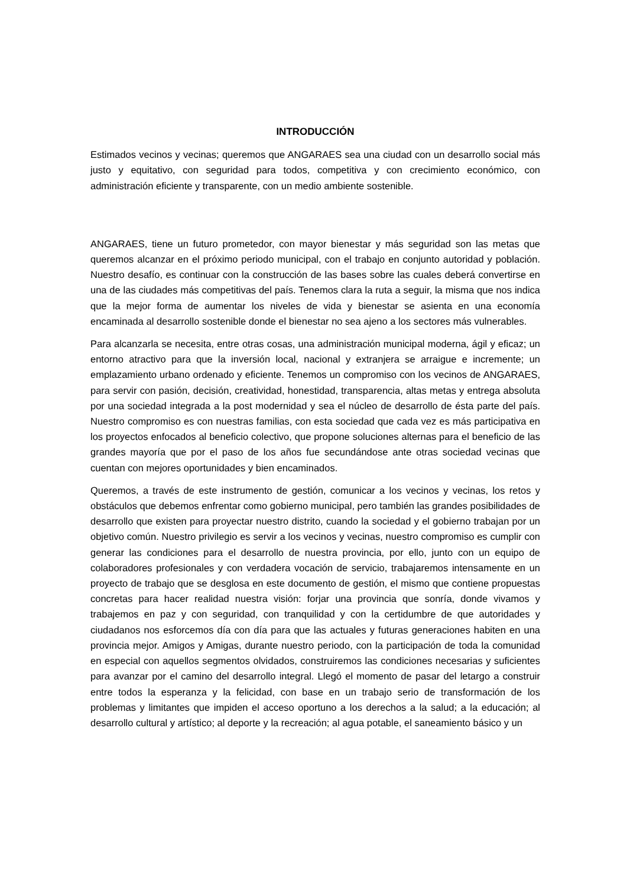INTRODUCCIÓN
Estimados vecinos y vecinas; queremos que ANGARAES sea una ciudad con un desarrollo social más justo y equitativo, con seguridad para todos, competitiva y con crecimiento económico, con administración eficiente y transparente, con un medio ambiente sostenible.
ANGARAES, tiene un futuro prometedor, con mayor bienestar y más seguridad son las metas que queremos alcanzar en el próximo periodo municipal, con el trabajo en conjunto autoridad y población. Nuestro desafío, es continuar con la construcción de las bases sobre las cuales deberá convertirse en una de las ciudades más competitivas del país. Tenemos clara la ruta a seguir, la misma que nos indica que la mejor forma de aumentar los niveles de vida y bienestar se asienta en una economía encaminada al desarrollo sostenible donde el bienestar no sea ajeno a los sectores más vulnerables.
Para alcanzarla se necesita, entre otras cosas, una administración municipal moderna, ágil y eficaz; un entorno atractivo para que la inversión local, nacional y extranjera se arraigue e incremente; un emplazamiento urbano ordenado y eficiente. Tenemos un compromiso con los vecinos de ANGARAES, para servir con pasión, decisión, creatividad, honestidad, transparencia, altas metas y entrega absoluta por una sociedad integrada a la post modernidad y sea el núcleo de desarrollo de ésta parte del país. Nuestro compromiso es con nuestras familias, con esta sociedad que cada vez es más participativa en los proyectos enfocados al beneficio colectivo, que propone soluciones alternas para el beneficio de las grandes mayoría que por el paso de los años fue secundándose ante otras sociedad vecinas que cuentan con mejores oportunidades y bien encaminados.
Queremos, a través de este instrumento de gestión, comunicar a los vecinos y vecinas, los retos y obstáculos que debemos enfrentar como gobierno municipal, pero también las grandes posibilidades de desarrollo que existen para proyectar nuestro distrito, cuando la sociedad y el gobierno trabajan por un objetivo común. Nuestro privilegio es servir a los vecinos y vecinas, nuestro compromiso es cumplir con generar las condiciones para el desarrollo de nuestra provincia, por ello, junto con un equipo de colaboradores profesionales y con verdadera vocación de servicio, trabajaremos intensamente en un proyecto de trabajo que se desglosa en este documento de gestión, el mismo que contiene propuestas concretas para hacer realidad nuestra visión: forjar una provincia que sonría, donde vivamos y trabajemos en paz y con seguridad, con tranquilidad y con la certidumbre de que autoridades y ciudadanos nos esforcemos día con día para que las actuales y futuras generaciones habiten en una provincia mejor. Amigos y Amigas, durante nuestro periodo, con la participación de toda la comunidad en especial con aquellos segmentos olvidados, construiremos las condiciones necesarias y suficientes para avanzar por el camino del desarrollo integral. Llegó el momento de pasar del letargo a construir entre todos la esperanza y la felicidad, con base en un trabajo serio de transformación de los problemas y limitantes que impiden el acceso oportuno a los derechos a la salud; a la educación; al desarrollo cultural y artístico; al deporte y la recreación; al agua potable, el saneamiento básico y un